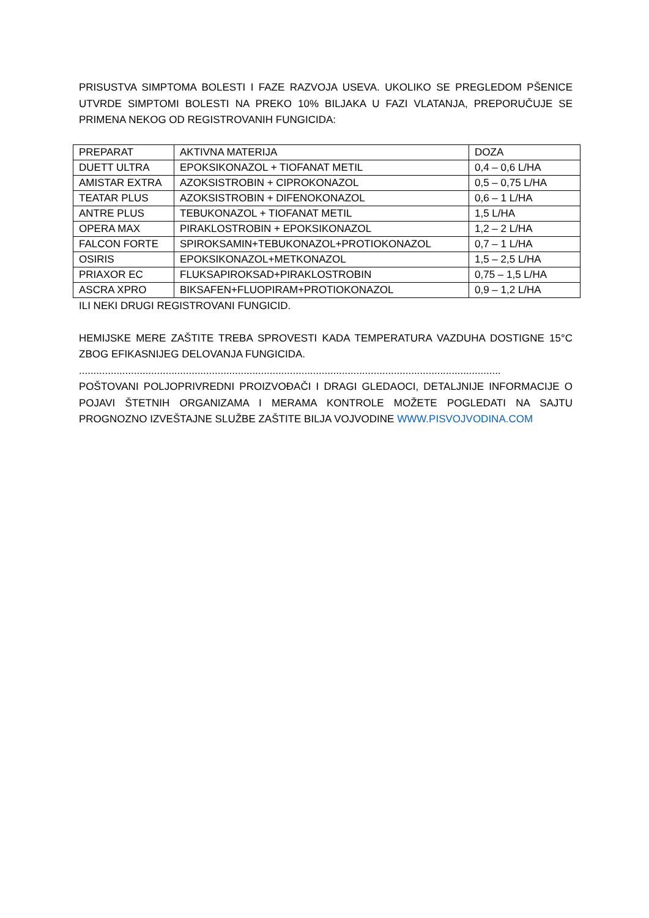PRISUSTVA SIMPTOMA BOLESTI I FAZE RAZVOJA USEVA. UKOLIKO SE PREGLEDOM PŠENICE UTVRDE SIMPTOMI BOLESTI NA PREKO 10% BILJAKA U FAZI VLATANJA, PREPORUČUJE SE PRIMENA NEKOG OD REGISTROVANIH FUNGICIDA:
| PREPARAT | AKTIVNA MATERIJA | DOZA |
| DUETT ULTRA | EPOKSIKONAZOL + TIOFANAT METIL | 0,4 – 0,6 L/HA |
| AMISTAR EXTRA | AZOKSISTROBIN + CIPROKONAZOL | 0,5 – 0,75 L/HA |
| TEATAR PLUS | AZOKSISTROBIN + DIFENOKONAZOL | 0,6 – 1 L/HA |
| ANTRE PLUS | TEBUKONAZOL + TIOFANAT METIL | 1,5 L/HA |
| OPERA MAX | PIRAKLOSTROBIN + EPOKSIKONAZOL | 1,2 – 2 L/HA |
| FALCON FORTE | SPIROKSAMIN+TEBUKONAZOL+PROTIOKONAZOL | 0,7 – 1 L/HA |
| OSIRIS | EPOKSIKONAZOL+METKONAZOL | 1,5 – 2,5 L/HA |
| PRIAXOR EC | FLUKSAPIROKSAD+PIRAKLOSTROBIN | 0,75 – 1,5 L/HA |
| ASCRA XPRO | BIKSAFEN+FLUOPIRAM+PROTIOKONAZOL | 0,9 – 1,2 L/HA |
ILI NEKI DRUGI REGISTROVANI FUNGICID.
HEMIJSKE MERE ZAŠTITE TREBA SPROVESTI KADA TEMPERATURA VAZDUHA DOSTIGNE 15°C ZBOG EFIKASNIJEG DELOVANJA FUNGICIDA.
..................................................................................................................................................
POŠTOVANI POLJOPRIVREDNI PROIZVOĐAČI I DRAGI GLEDAOCI, DETALJNIJE INFORMACIJE O POJAVI ŠTETNIH ORGANIZAMA I MERAMA KONTROLE MOŽETE POGLEDATI NA SAJTU PROGNOZNO IZVEŠTAJNE SLUŽBE ZAŠTITE BILJA VOJVODINE WWW.PISVOJVODINA.COM